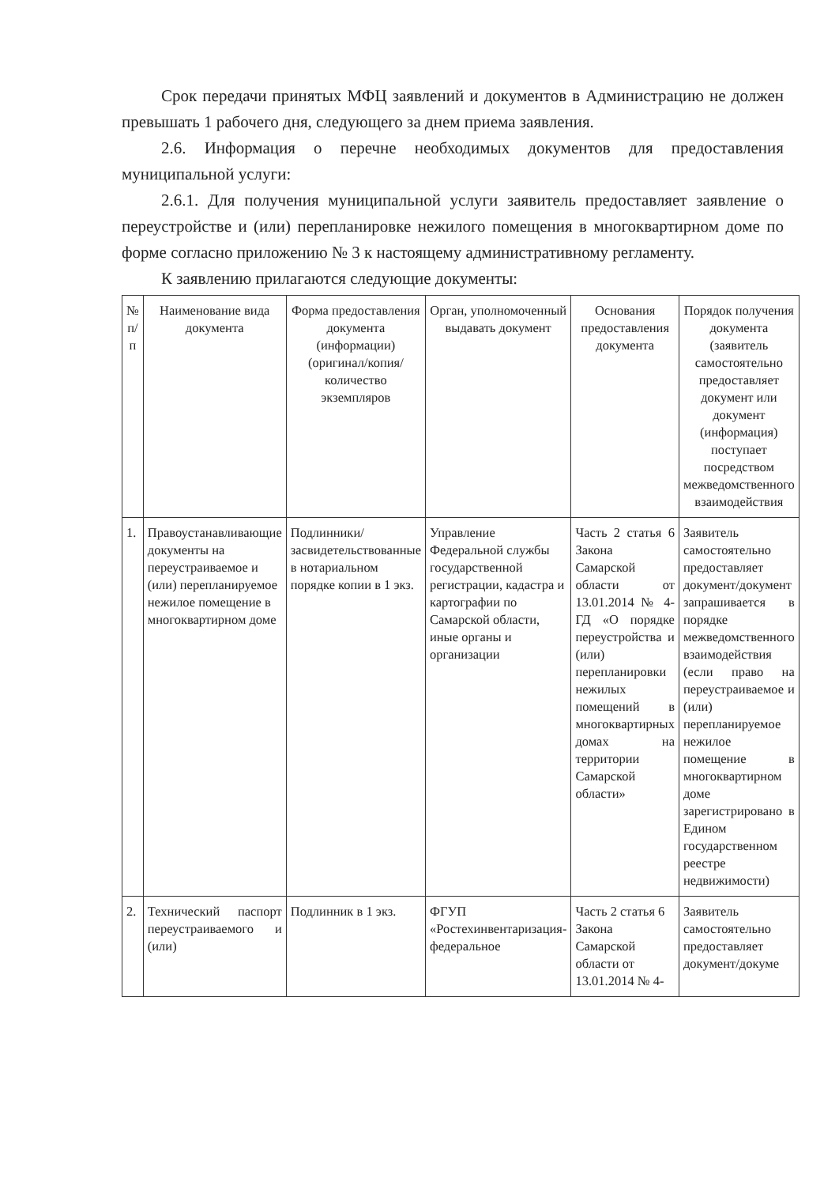Срок передачи принятых МФЦ заявлений и документов в Администрацию не должен превышать 1 рабочего дня, следующего за днем приема заявления.
2.6. Информация о перечне необходимых документов для предоставления муниципальной услуги:
2.6.1. Для получения муниципальной услуги заявитель предоставляет заявление о переустройстве и (или) перепланировке нежилого помещения в многоквартирном доме по форме согласно приложению № 3 к настоящему административному регламенту.
К заявлению прилагаются следующие документы:
| № п/п | Наименование вида документа | Форма предоставления документа (информации) (оригинал/копия/ количество экземпляров | Орган, уполномоченный выдавать документ | Основания предоставления документа | Порядок получения документа (заявитель самостоятельно предоставляет документ или документ (информация) поступает посредством межведомственного взаимодействия |
| --- | --- | --- | --- | --- | --- |
| 1. | Правоустанавливающие документы на переустраиваемое и (или) перепланируемое нежилое помещение в многоквартирном доме | Подлинники/ засвидетельствованные в нотариальном порядке копии в 1 экз. | Управление Федеральной службы государственной регистрации, кадастра и картографии по Самарской области, иные органы и организации | Часть 2 статья 6 Закона Самарской области от 13.01.2014 № 4-ГД «О порядке переустройства и (или) перепланировки нежилых помещений в многоквартирных домах на территории Самарской области» | Заявитель самостоятельно предоставляет документ/документ запрашивается в порядке межведомственного взаимодействия (если право на переустраиваемое и (или) перепланируемое нежилое помещение в многоквартирном доме зарегистрировано в Едином государственном реестре недвижимости) |
| 2. | Технический паспорт переустраиваемого и (или) | Подлинник в 1 экз. | ФГУП «Ростехинвентаризация-федеральное | Часть 2 статья 6 Закона Самарской области от 13.01.2014 № 4- | Заявитель самостоятельно предоставляет документ/докуме |